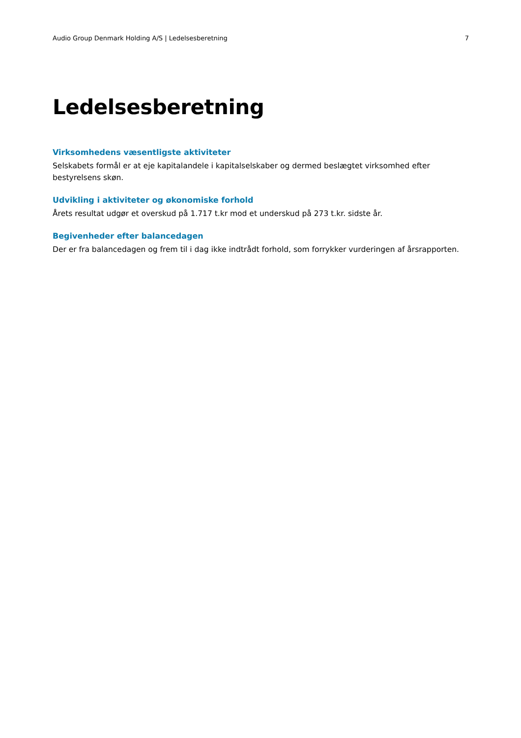Audio Group Denmark Holding A/S | Ledelsesberetning 7
Ledelsesberetning
Virksomhedens væsentligste aktiviteter
Selskabets formål er at eje kapitalandele i kapitalselskaber og dermed beslægtet virksomhed efter bestyrelsens skøn.
Udvikling i aktiviteter og økonomiske forhold
Årets resultat udgør et overskud på 1.717 t.kr mod et underskud på 273 t.kr. sidste år.
Begivenheder efter balancedagen
Der er fra balancedagen og frem til i dag ikke indtrådt forhold, som forrykker vurderingen af årsrapporten.